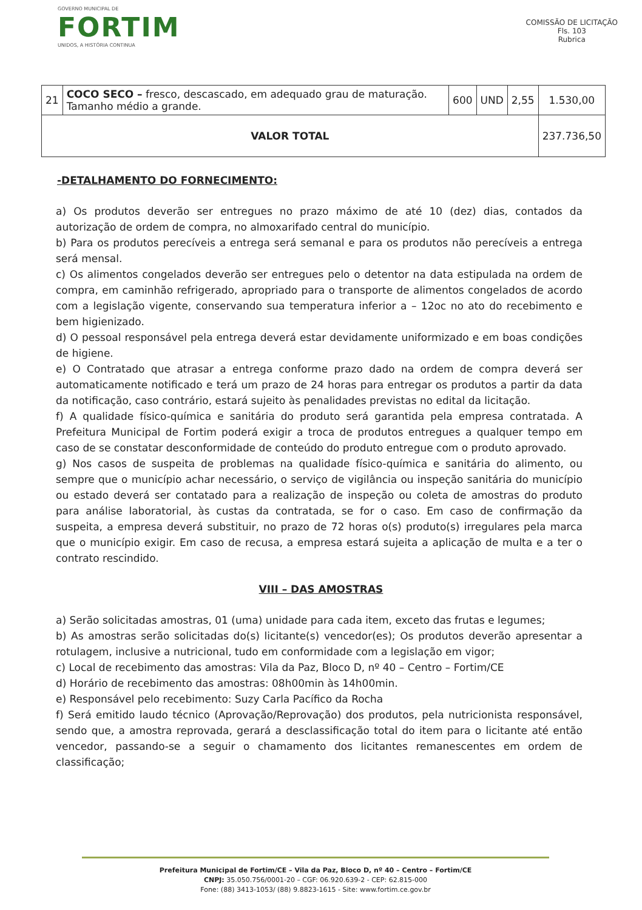GOVERNO MUNICIPAL DE
FORTIM
UNIDOS, A HISTÓRIA CONTINUA
COMISSÃO DE LICITAÇÃO
Fls. 103
Rubrica
| 21 | COCO SECO – fresco, descascado, em adequado grau de maturação. Tamanho médio a grande. | 600 | UND | 2,55 | 1.530,00 |
| VALOR TOTAL | | | | | 237.736,50 |
-DETALHAMENTO DO FORNECIMENTO:
a) Os produtos deverão ser entregues no prazo máximo de até 10 (dez) dias, contados da autorização de ordem de compra, no almoxarifado central do município.
b) Para os produtos perecíveis a entrega será semanal e para os produtos não perecíveis a entrega será mensal.
c) Os alimentos congelados deverão ser entregues pelo o detentor na data estipulada na ordem de compra, em caminhão refrigerado, apropriado para o transporte de alimentos congelados de acordo com a legislação vigente, conservando sua temperatura inferior a – 12oc no ato do recebimento e bem higienizado.
d) O pessoal responsável pela entrega deverá estar devidamente uniformizado e em boas condições de higiene.
e) O Contratado que atrasar a entrega conforme prazo dado na ordem de compra deverá ser automaticamente notificado e terá um prazo de 24 horas para entregar os produtos a partir da data da notificação, caso contrário, estará sujeito às penalidades previstas no edital da licitação.
f) A qualidade físico-química e sanitária do produto será garantida pela empresa contratada. A Prefeitura Municipal de Fortim poderá exigir a troca de produtos entregues a qualquer tempo em caso de se constatar desconformidade de conteúdo do produto entregue com o produto aprovado.
g) Nos casos de suspeita de problemas na qualidade físico-química e sanitária do alimento, ou sempre que o município achar necessário, o serviço de vigilância ou inspeção sanitária do município ou estado deverá ser contatado para a realização de inspeção ou coleta de amostras do produto para análise laboratorial, às custas da contratada, se for o caso. Em caso de confirmação da suspeita, a empresa deverá substituir, no prazo de 72 horas o(s) produto(s) irregulares pela marca que o município exigir. Em caso de recusa, a empresa estará sujeita a aplicação de multa e a ter o contrato rescindido.
VIII – DAS AMOSTRAS
a) Serão solicitadas amostras, 01 (uma) unidade para cada item, exceto das frutas e legumes;
b) As amostras serão solicitadas do(s) licitante(s) vencedor(es); Os produtos deverão apresentar a rotulagem, inclusive a nutricional, tudo em conformidade com a legislação em vigor;
c) Local de recebimento das amostras: Vila da Paz, Bloco D, nº 40 – Centro – Fortim/CE
d) Horário de recebimento das amostras: 08h00min às 14h00min.
e) Responsável pelo recebimento: Suzy Carla Pacífico da Rocha
f) Será emitido laudo técnico (Aprovação/Reprovação) dos produtos, pela nutricionista responsável, sendo que, a amostra reprovada, gerará a desclassificação total do item para o licitante até então vencedor, passando-se a seguir o chamamento dos licitantes remanescentes em ordem de classificação;
Prefeitura Municipal de Fortim/CE – Vila da Paz, Bloco D, nº 40 – Centro – Fortim/CE
CNPJ: 35.050.756/0001-20 – CGF: 06.920.639-2 - CEP: 62.815-000
Fone: (88) 3413-1053/ (88) 9.8823-1615 - Site: www.fortim.ce.gov.br